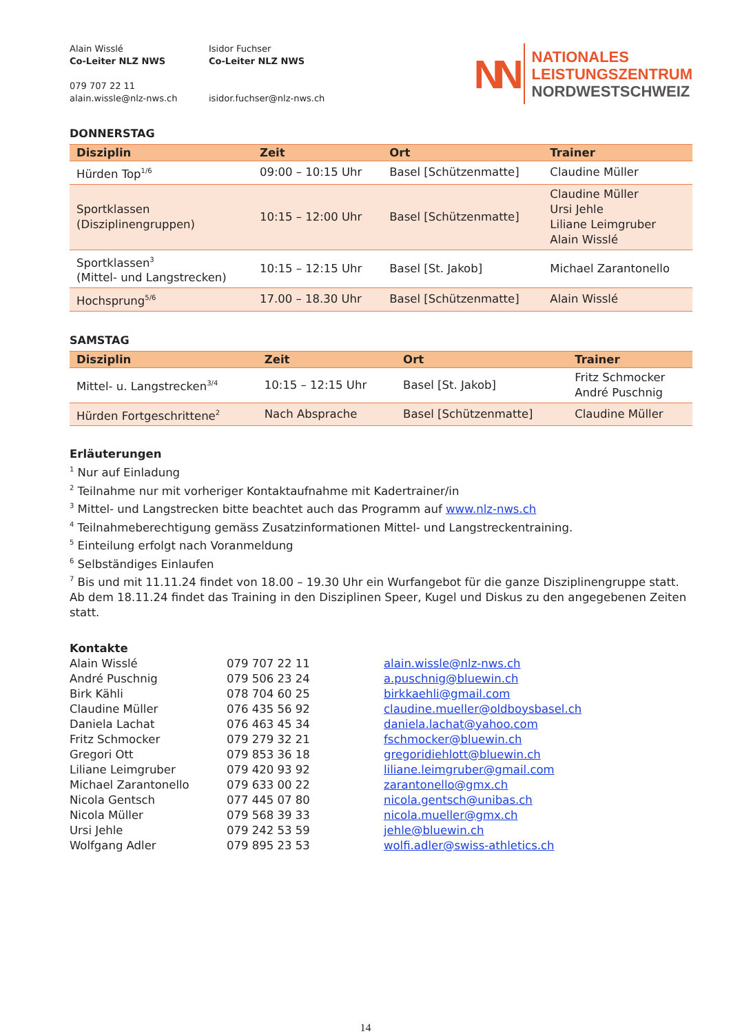Alain Wisslé
Co-Leiter NLZ NWS
079 707 22 11
alain.wissle@nlz-nws.ch
Isidor Fuchser
Co-Leiter NLZ NWS
isidor.fuchser@nlz-nws.ch
NN
NATIONALES
LEISTUNGSZENTRUM
NORDWESTSCHWEIZ
DONNERSTAG
| Disziplin | Zeit | Ort | Trainer |
| --- | --- | --- | --- |
| Hürden Top<sup>1/6</sup> | 09:00 – 10:15 Uhr | Basel [Schützenmatte] | Claudine Müller |
| Sportklassen (Disziplinengruppen) | 10:15 – 12:00 Uhr | Basel [Schützenmatte] | Claudine Müller Ursi Jehle Liliane Leimgruber Alain Wisslé |
| Sportklassen<sup>3</sup> (Mittel- und Langstrecken) | 10:15 – 12:15 Uhr | Basel [St. Jakob] | Michael Zarantonello |
| Hochsprung<sup>5/6</sup> | 17.00 – 18.30 Uhr | Basel [Schützenmatte] | Alain Wisslé |
SAMSTAG
| Disziplin | Zeit | Ort | Trainer |
| --- | --- | --- | --- |
| Mittel- u. Langstrecken<sup>3/4</sup> | 10:15 – 12:15 Uhr | Basel [St. Jakob] | Fritz Schmocker André Puschnig |
| Hürden Fortgeschrittene<sup>2</sup> | Nach Absprache | Basel [Schützenmatte] | Claudine Müller |
Erläuterungen
<sup>1</sup> Nur auf Einladung
<sup>2</sup> Teilnahme nur mit vorheriger Kontaktaufnahme mit Kadertrainer/in
<sup>3</sup> Mittel- und Langstrecken bitte beachtet auch das Programm auf www.nlz-nws.ch
<sup>4</sup> Teilnahmeberechtigung gemäss Zusatzinformationen Mittel- und Langstreckentraining.
<sup>5</sup> Einteilung erfolgt nach Voranmeldung
<sup>6</sup> Selbständiges Einlaufen
<sup>7</sup> Bis und mit 11.11.24 findet von 18.00 – 19.30 Uhr ein Wurfangebot für die ganze Disziplinengruppe statt. Ab dem 18.11.24 findet das Training in den Disziplinen Speer, Kugel und Diskus zu den angegebenen Zeiten statt.
Kontakte
Alain Wisslé 079 707 22 11 alain.wissle@nlz-nws.ch André Puschnig 079 506 23 24 a.puschnig@bluewin.ch Birk Kähli 078 704 60 25 birkkaehli@gmail.com Claudine Müller 076 435 56 92 claudine.mueller@oldboysbasel.ch Daniela Lachat 076 463 45 34 daniela.lachat@yahoo.com Fritz Schmocker 079 279 32 21 fschmocker@bluewin.ch Gregori Ott 079 853 36 18 gregoridiehlott@bluewin.ch Liliane Leimgruber 079 420 93 92 liliane.leimgruber@gmail.com Michael Zarantonello 079 633 00 22 zarantonello@gmx.ch Nicola Gentsch 077 445 07 80 nicola.gentsch@unibas.ch Nicola Müller 079 568 39 33 nicola.mueller@gmx.ch Ursi Jehle 079 242 53 59 jehle@bluewin.ch Wolfgang Adler 079 895 23 53 wolfi.adler@swiss-athletics.ch
14